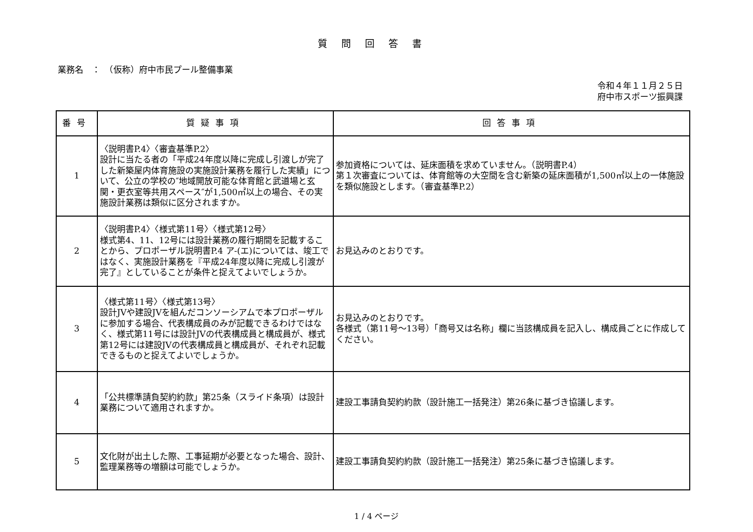質問回答書
業務名　：　（仮称）府中市民プール整備事業
令和４年１１月２５日
府中市スポーツ振興課
| 番号 | 質疑事項 | 回答事項 |
| --- | --- | --- |
| 1 | 〈説明書P.4〉〈審査基準P.2〉 設計に当たる者の「平成24年度以降に完成し引渡しが完了した新築屋内体育施設の実施設計業務を履行した実績」について、公立の学校の″地域開放可能な体育館と武道場と玄関・更衣室等共用スペース″が1,500㎡以上の場合、その実施設計業務は類似に区分されますか。 | 参加資格については、延床面積を求めていません。（説明書P.4） 第１次審査については、体育館等の大空間を含む新築の延床面積が1,500㎡以上の一体施設を類似施設とします。（審査基準P.2） |
| 2 | 〈説明書P.4〉〈様式第11号〉〈様式第12号〉 様式第4、11、12号には設計業務の履行期間を記載することから、プロポーザル説明書P.4 ア-(エ)については、竣工ではなく、実施設計業務を『平成24年度以降に完成し引渡が完了』としていることが条件と捉えてよいでしょうか。 | お見込みのとおりです。 |
| 3 | 〈様式第11号〉〈様式第13号〉 設計JVや建設JVを組んだコンソーシアムで本プロポーザルに参加する場合、代表構成員のみが記載できるわけではなく、様式第11号には設計JVの代表構成員と構成員が、様式第12号には建設JVの代表構成員と構成員が、それぞれ記載できるものと捉えてよいでしょうか。 | お見込みのとおりです。 各様式（第11号～13号）「商号又は名称」欄に当該構成員を記入し、構成員ごとに作成してください。 |
| 4 | 「公共標準請負契約約款」第25条（スライド条項）は設計業務について適用されますか。 | 建設工事請負契約約款（設計施工一括発注）第26条に基づき協議します。 |
| 5 | 文化財が出土した際、工事延期が必要となった場合、設計、監理業務等の増額は可能でしょうか。 | 建設工事請負契約約款（設計施工一括発注）第25条に基づき協議します。 |
1 / 4 ページ